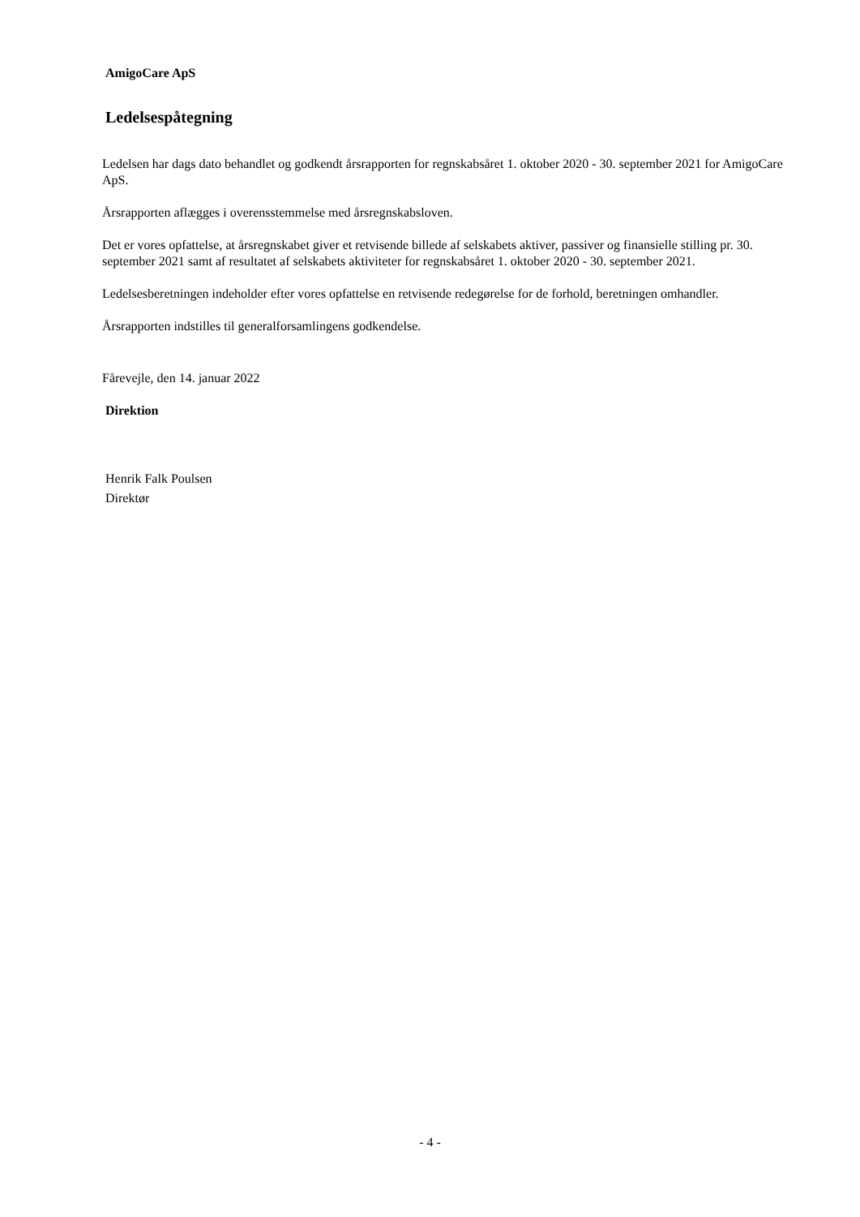AmigoCare ApS
Ledelsespåtegning
Ledelsen har dags dato behandlet og godkendt årsrapporten for regnskabsåret 1. oktober 2020 - 30. september 2021 for AmigoCare ApS.
Årsrapporten aflægges i overensstemmelse med årsregnskabsloven.
Det er vores opfattelse, at årsregnskabet giver et retvisende billede af selskabets aktiver, passiver og finansielle stilling pr. 30. september 2021 samt af resultatet af selskabets aktiviteter for regnskabsåret 1. oktober 2020 - 30. september 2021.
Ledelsesberetningen indeholder efter vores opfattelse en retvisende redegørelse for de forhold, beretningen omhandler.
Årsrapporten indstilles til generalforsamlingens godkendelse.
Fårevejle, den 14. januar 2022
Direktion
Henrik Falk Poulsen
Direktør
- 4 -